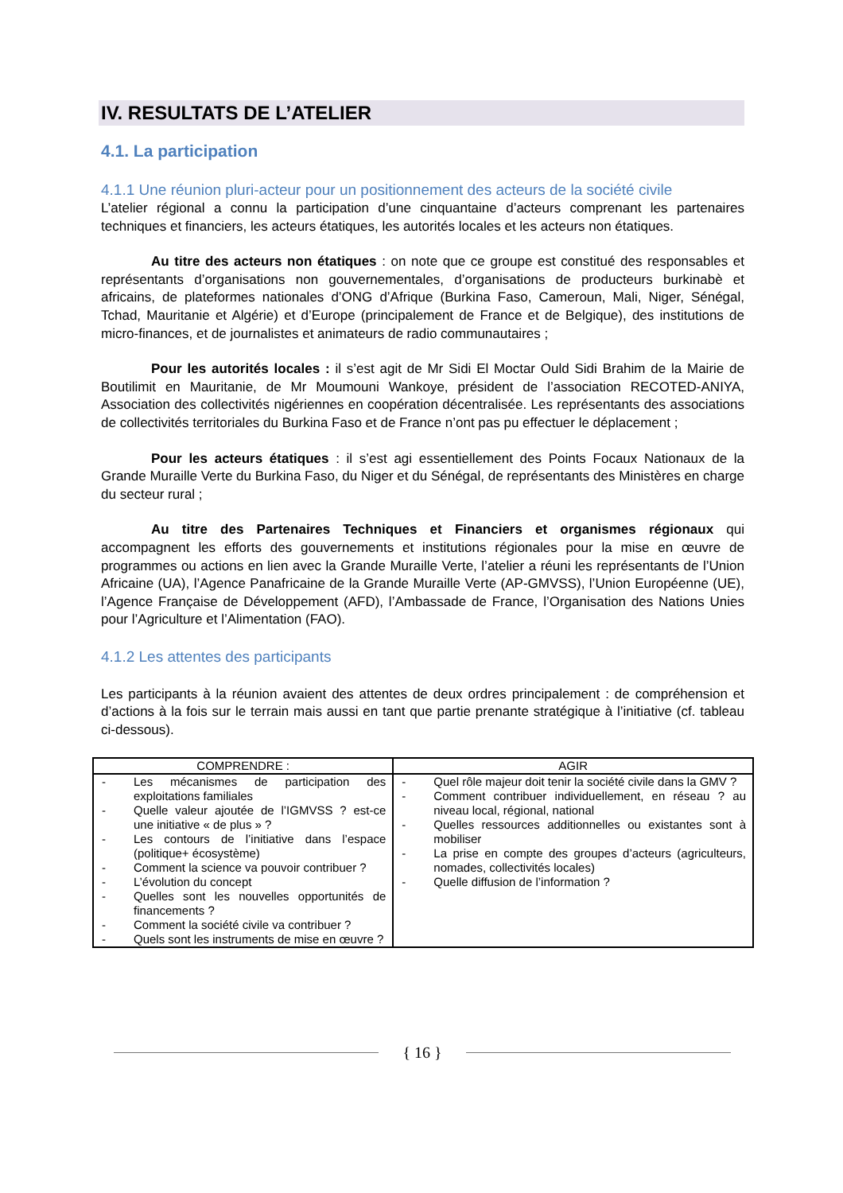IV. RESULTATS DE L’ATELIER
4.1. La participation
4.1.1 Une réunion pluri-acteur pour un positionnement des acteurs de la société civile
L’atelier régional a connu la participation d’une cinquantaine d’acteurs comprenant les partenaires techniques et financiers, les acteurs étatiques, les autorités locales et les acteurs non étatiques.
Au titre des acteurs non étatiques : on note que ce groupe est constitué des responsables et représentants d’organisations non gouvernementales, d’organisations de producteurs burkinabè et africains, de plateformes nationales d’ONG d’Afrique (Burkina Faso, Cameroun, Mali, Niger, Sénégal, Tchad, Mauritanie et Algérie) et d’Europe (principalement de France et de Belgique), des institutions de micro-finances, et de journalistes et animateurs de radio communautaires ;
Pour les autorités locales : il s’est agit de Mr Sidi El Moctar Ould Sidi Brahim de la Mairie de Boutilimit en Mauritanie, de Mr Moumouni Wankoye, président de l’association RECOTED-ANIYA, Association des collectivités nigériennes en coopération décentralisée. Les représentants des associations de collectivités territoriales du Burkina Faso et de France n’ont pas pu effectuer le déplacement ;
Pour les acteurs étatiques : il s’est agi essentiellement des Points Focaux Nationaux de la Grande Muraille Verte du Burkina Faso, du Niger et du Sénégal, de représentants des Ministères en charge du secteur rural ;
Au titre des Partenaires Techniques et Financiers et organismes régionaux qui accompagnent les efforts des gouvernements et institutions régionales pour la mise en œuvre de programmes ou actions en lien avec la Grande Muraille Verte, l’atelier a réuni les représentants de l’Union Africaine (UA), l’Agence Panafricaine de la Grande Muraille Verte (AP-GMVSS), l’Union Européenne (UE), l’Agence Française de Développement (AFD), l’Ambassade de France, l’Organisation des Nations Unies pour l’Agriculture et l’Alimentation (FAO).
4.1.2 Les attentes des participants
Les participants à la réunion avaient des attentes de deux ordres principalement : de compréhension et d’actions à la fois sur le terrain mais aussi en tant que partie prenante stratégique à l’initiative (cf. tableau ci-dessous).
| COMPRENDRE : | AGIR |
| --- | --- |
| - Les mécanismes de participation des exploitations familiales - Quelle valeur ajoutée de l’IGMVSS ? est-ce une initiative « de plus » ? - Les contours de l’initiative dans l’espace (politique+ écosystème) - Comment la science va pouvoir contribuer ? - L’évolution du concept - Quelles sont les nouvelles opportunités de financements ? - Comment la société civile va contribuer ? - Quels sont les instruments de mise en œuvre ? | - Quel rôle majeur doit tenir la société civile dans la GMV ? - Comment contribuer individuellement, en réseau ? au niveau local, régional, national - Quelles ressources additionnelles ou existantes sont à mobiliser - La prise en compte des groupes d’acteurs (agriculteurs, nomades, collectivités locales) - Quelle diffusion de l’information ? |
{ 16 }